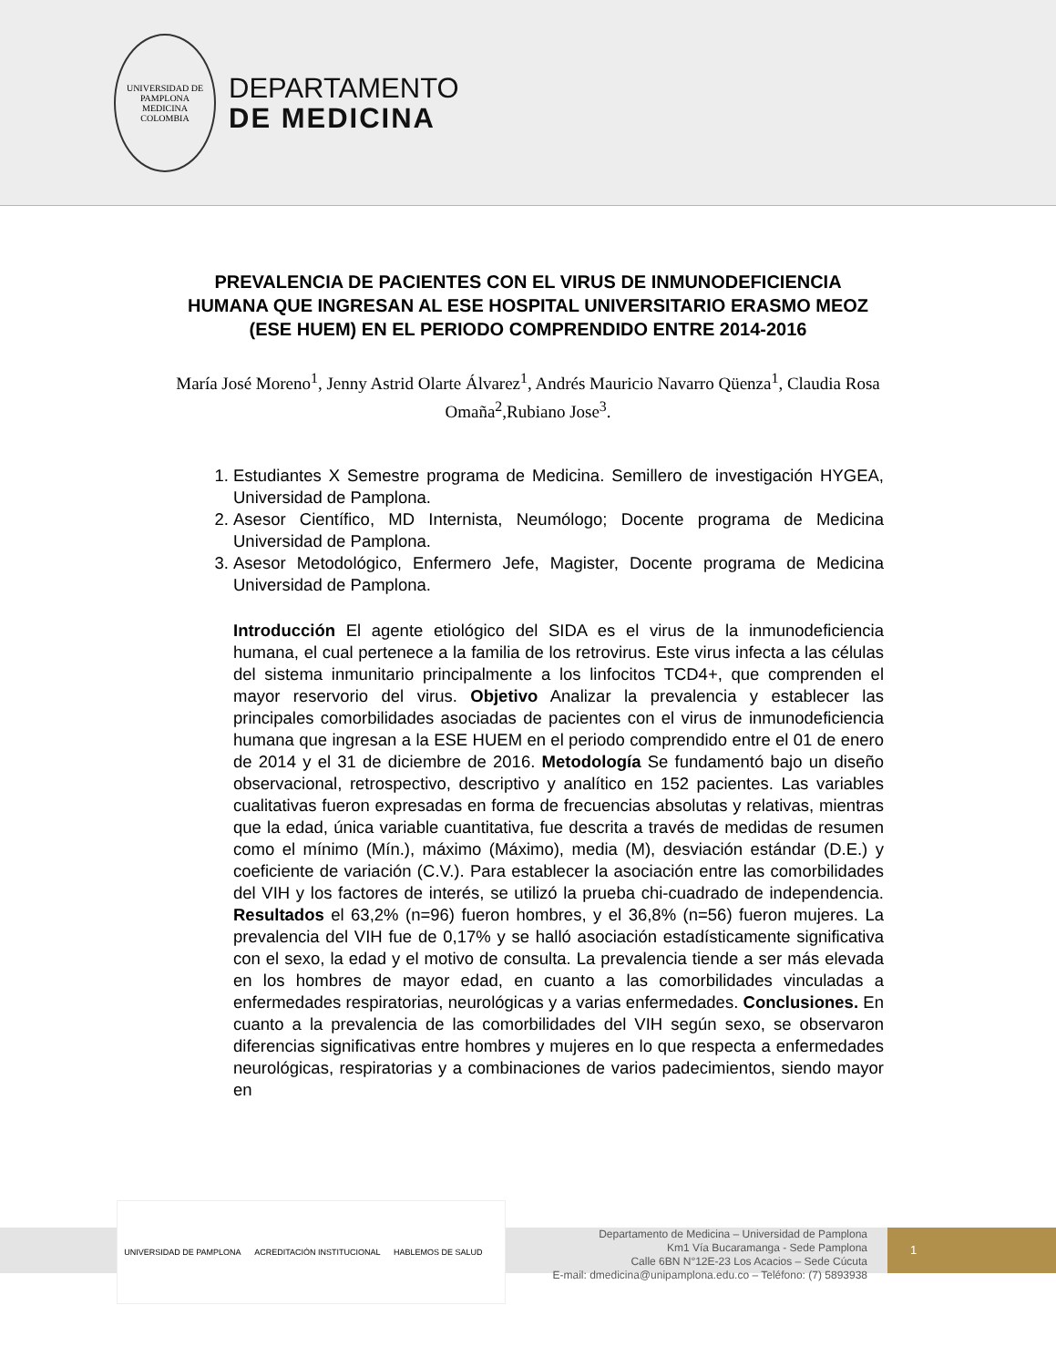UNIVERSIDAD DE PAMPLONA
MEDICINA
COLOMBIA
DEPARTAMENTO
DE MEDICINA
PREVALENCIA DE PACIENTES CON EL VIRUS DE INMUNODEFICIENCIA HUMANA QUE INGRESAN AL ESE HOSPITAL UNIVERSITARIO ERASMO MEOZ (ESE HUEM) EN EL PERIODO COMPRENDIDO ENTRE 2014-2016
María José Moreno<sup>1</sup>, Jenny Astrid Olarte Álvarez<sup>1</sup>, Andrés Mauricio Navarro Qüenza<sup>1</sup>, Claudia Rosa Omaña<sup>2</sup>,Rubiano Jose<sup>3</sup>.
1. Estudiantes X Semestre programa de Medicina. Semillero de investigación HYGEA, Universidad de Pamplona.
2. Asesor Científico, MD Internista, Neumólogo; Docente programa de Medicina Universidad de Pamplona.
3. Asesor Metodológico, Enfermero Jefe, Magister, Docente programa de Medicina Universidad de Pamplona.
Introducción El agente etiológico del SIDA es el virus de la inmunodeficiencia humana, el cual pertenece a la familia de los retrovirus. Este virus infecta a las células del sistema inmunitario principalmente a los linfocitos TCD4+, que comprenden el mayor reservorio del virus. Objetivo Analizar la prevalencia y establecer las principales comorbilidades asociadas de pacientes con el virus de inmunodeficiencia humana que ingresan a la ESE HUEM en el periodo comprendido entre el 01 de enero de 2014 y el 31 de diciembre de 2016. Metodología Se fundamentó bajo un diseño observacional, retrospectivo, descriptivo y analítico en 152 pacientes. Las variables cualitativas fueron expresadas en forma de frecuencias absolutas y relativas, mientras que la edad, única variable cuantitativa, fue descrita a través de medidas de resumen como el mínimo (Mín.), máximo (Máximo), media (M), desviación estándar (D.E.) y coeficiente de variación (C.V.). Para establecer la asociación entre las comorbilidades del VIH y los factores de interés, se utilizó la prueba chi-cuadrado de independencia. Resultados el 63,2% (n=96) fueron hombres, y el 36,8% (n=56) fueron mujeres. La prevalencia del VIH fue de 0,17% y se halló asociación estadísticamente significativa con el sexo, la edad y el motivo de consulta. La prevalencia tiende a ser más elevada en los hombres de mayor edad, en cuanto a las comorbilidades vinculadas a enfermedades respiratorias, neurológicas y a varias enfermedades. Conclusiones. En cuanto a la prevalencia de las comorbilidades del VIH según sexo, se observaron diferencias significativas entre hombres y mujeres en lo que respecta a enfermedades neurológicas, respiratorias y a combinaciones de varios padecimientos, siendo mayor en
UNIVERSIDAD DE PAMPLONA ACREDITACIÓN INSTITUCIONAL HABLEMOS DE SALUD
Departamento de Medicina – Universidad de Pamplona
Km1 Vía Bucaramanga - Sede Pamplona
Calle 6BN N°12E-23 Los Acacios – Sede Cúcuta
E-mail: dmedicina@unipamplona.edu.co – Teléfono: (7) 5893938
1